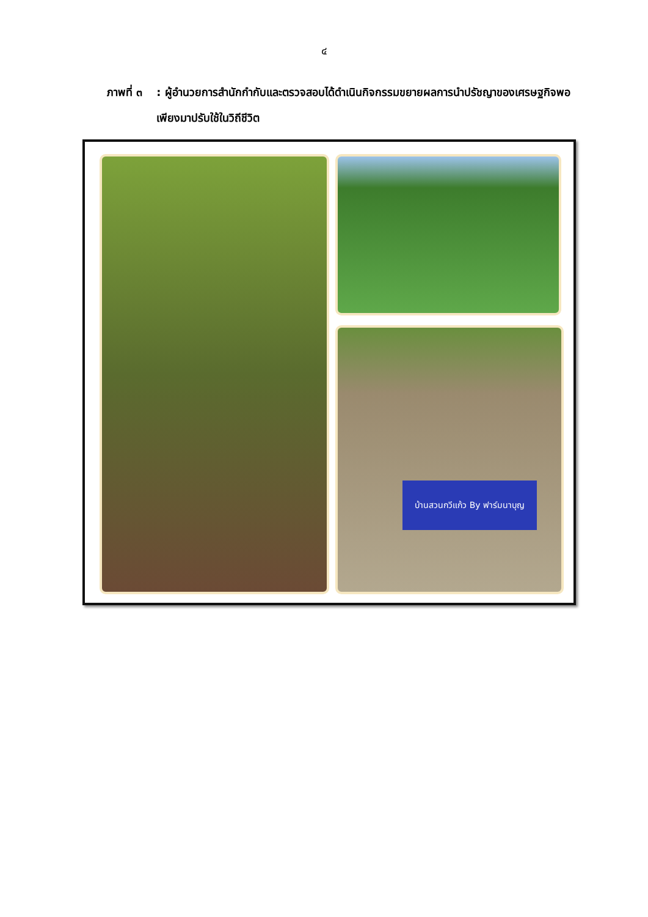๔
ภาพที่ ๓ : ผู้อำนวยการสำนักกำกับและตรวจสอบได้ดำเนินกิจกรรมขยายผลการนำปรัชญาของเศรษฐกิจพอเพียงมาปรับใช้ในวิถีชีวิต
บ้านสวนกวีแก้ว By ฟาร์มนาบุญ